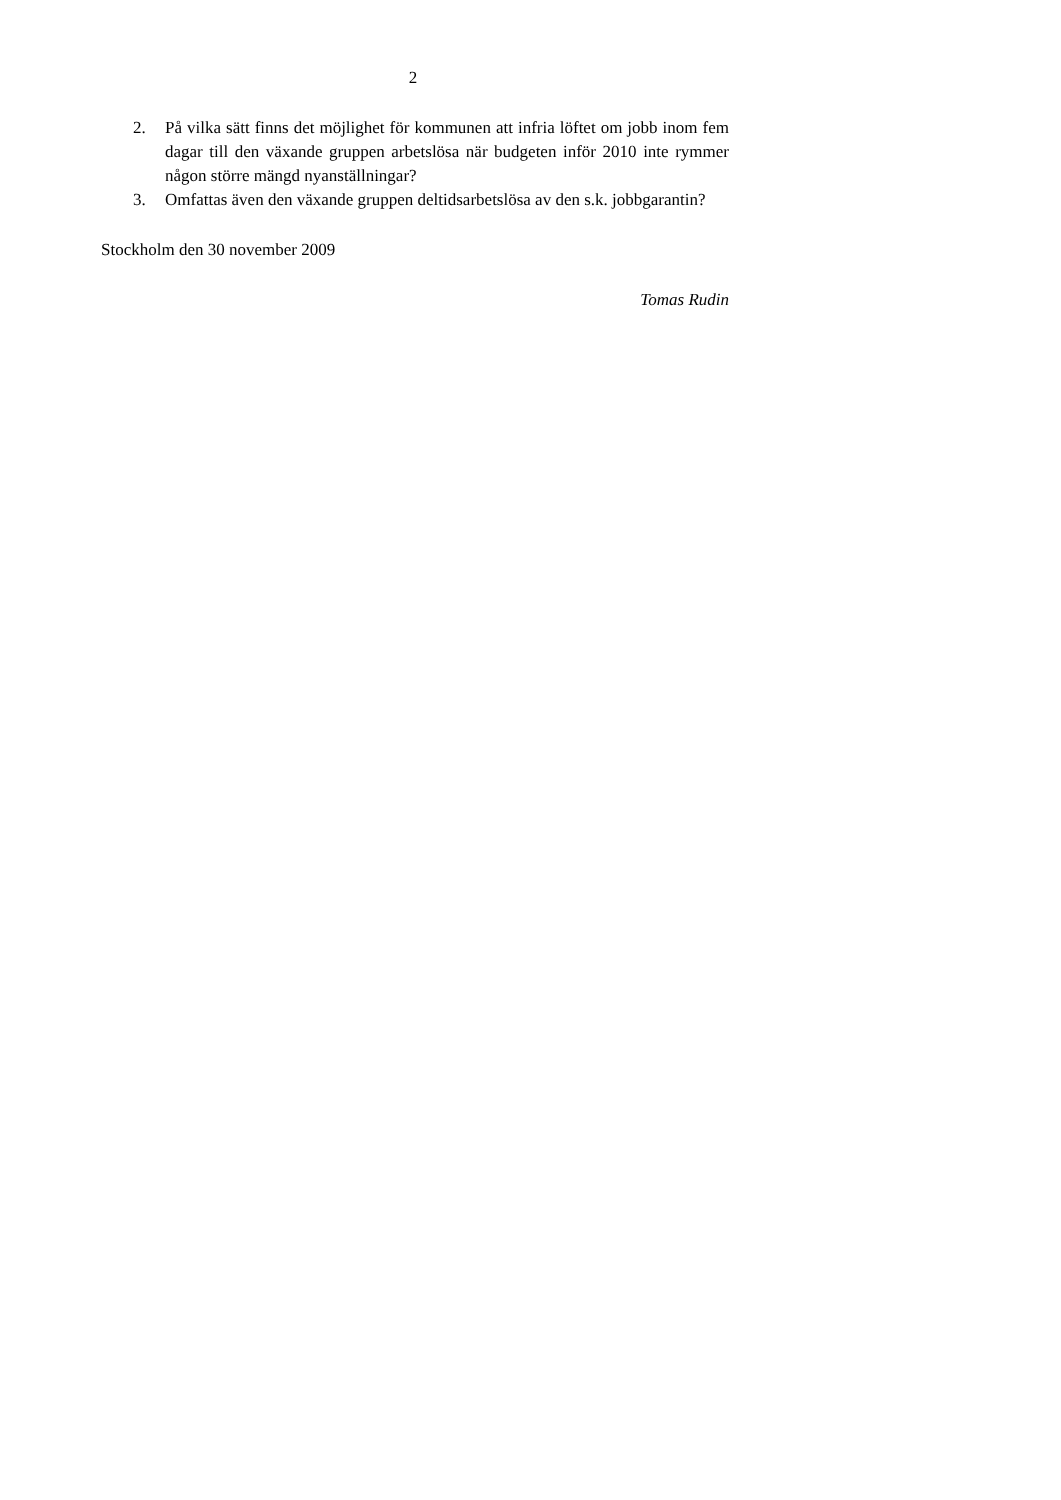2
2. På vilka sätt finns det möjlighet för kommunen att infria löftet om jobb inom fem dagar till den växande gruppen arbetslösa när budgeten inför 2010 inte rymmer någon större mängd nyanställningar?
3. Omfattas även den växande gruppen deltidsarbetslösa av den s.k. jobbgarantin?
Stockholm den 30 november 2009
Tomas Rudin